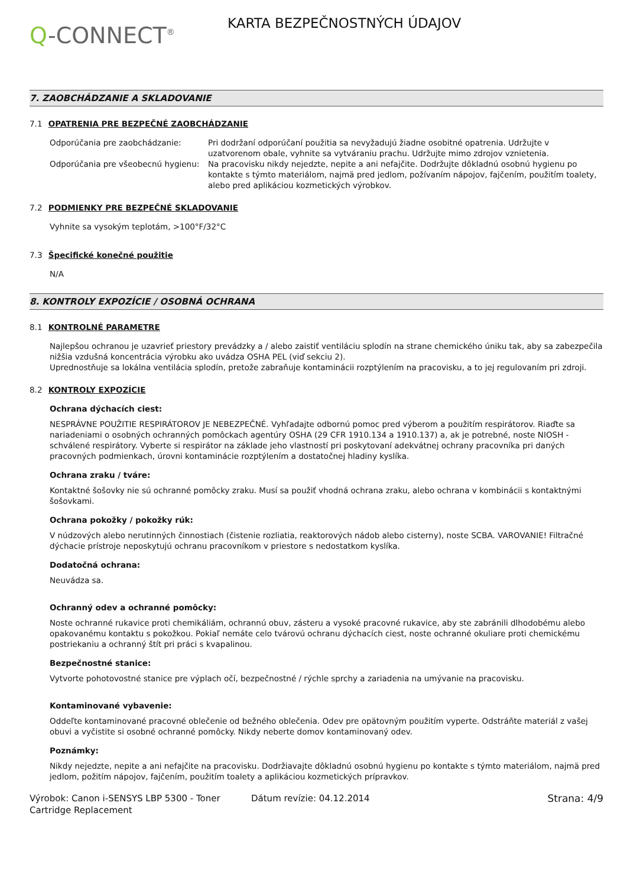Q-CONNECT<sup>®</sup>
KARTA BEZPEČNOSTNÝCH ÚDAJOV
7. ZAOBCHÁDZANIE A SKLADOVANIE
7.1 OPATRENIA PRE BEZPEČNÉ ZAOBCHÁDZANIE
Odporúčania pre zaobchádzanie: Pri dodržaní odporúčaní použitia sa nevyžadujú žiadne osobitné opatrenia. Udržujte v uzatvorenom obale, vyhnite sa vytváraniu prachu. Udržujte mimo zdrojov vznietenia.
Odporúčania pre všeobecnú hygienu:
Na pracovisku nikdy nejedzte, nepite a ani nefajčite. Dodržujte dôkladnú osobnú hygienu po kontakte s týmto materiálom, najmä pred jedlom, požívaním nápojov, fajčením, použitím toalety, alebo pred aplikáciou kozmetických výrobkov.
7.2 PODMIENKY PRE BEZPEČNÉ SKLADOVANIE
Vyhnite sa vysokým teplotám, >100°F/32°C
7.3 Špecifické konečné použitie
N/A
8. KONTROLY EXPOZÍCIE / OSOBNÁ OCHRANA
8.1 KONTROLNÉ PARAMETRE
Najlepšou ochranou je uzavrieť priestory prevádzky a / alebo zaistiť ventiláciu splodín na strane chemického úniku tak, aby sa zabezpečila nižšia vzdušná koncentrácia výrobku ako uvádza OSHA PEL (viď sekciu 2).
Uprednostňuje sa lokálna ventilácia splodín, pretože zabraňuje kontaminácii rozptýlením na pracovisku, a to jej regulovaním pri zdroji.
8.2 KONTROLY EXPOZÍCIE
Ochrana dýchacích ciest:
NESPRÁVNE POUŽITIE RESPIRÁTOROV JE NEBEZPEČNÉ. Vyhľadajte odbornú pomoc pred výberom a použitím respirátorov. Riaďte sa nariadeniami o osobných ochranných pomôckach agentúry OSHA (29 CFR 1910.134 a 1910.137) a, ak je potrebné, noste NIOSH - schválené respirátory. Vyberte si respirátor na základe jeho vlastností pri poskytovaní adekvátnej ochrany pracovníka pri daných pracovných podmienkach, úrovni kontaminácie rozptýlením a dostatočnej hladiny kyslíka.
Ochrana zraku / tváre:
Kontaktné šošovky nie sú ochranné pomôcky zraku. Musí sa použiť vhodná ochrana zraku, alebo ochrana v kombinácii s kontaktnými šošovkami.
Ochrana pokožky / pokožky rúk:
V núdzových alebo nerutinných činnostiach (čistenie rozliatia, reaktorových nádob alebo cisterny), noste SCBA. VAROVANIE! Filtračné dýchacie prístroje neposkytujú ochranu pracovníkom v priestore s nedostatkom kyslíka.
Dodatočná ochrana:
Neuvádza sa.
Ochranný odev a ochranné pomôcky:
Noste ochranné rukavice proti chemikáliám, ochrannú obuv, zásteru a vysoké pracovné rukavice, aby ste zabránili dlhodobému alebo opakovanému kontaktu s pokožkou. Pokiaľ nemáte celo tvárovú ochranu dýchacích ciest, noste ochranné okuliare proti chemickému postriekaniu a ochranný štít pri práci s kvapalinou.
Bezpečnostné stanice:
Vytvorte pohotovostné stanice pre výplach očí, bezpečnostné / rýchle sprchy a zariadenia na umývanie na pracovisku.
Kontaminované vybavenie:
Oddeľte kontaminované pracovné oblečenie od bežného oblečenia. Odev pre opätovným použitím vyperte. Odstráňte materiál z vašej obuvi a vyčistite si osobné ochranné pomôcky. Nikdy neberte domov kontaminovaný odev.
Poznámky:
Nikdy nejedzte, nepite a ani nefajčite na pracovisku. Dodržiavajte dôkladnú osobnú hygienu po kontakte s týmto materiálom, najmä pred jedlom, požitím nápojov, fajčením, použitím toalety a aplikáciou kozmetických prípravkov.
Výrobok: Canon i-SENSYS LBP 5300 - Toner Cartridge Replacement
Dátum revízie: 04.12.2014 Strana: 4/9